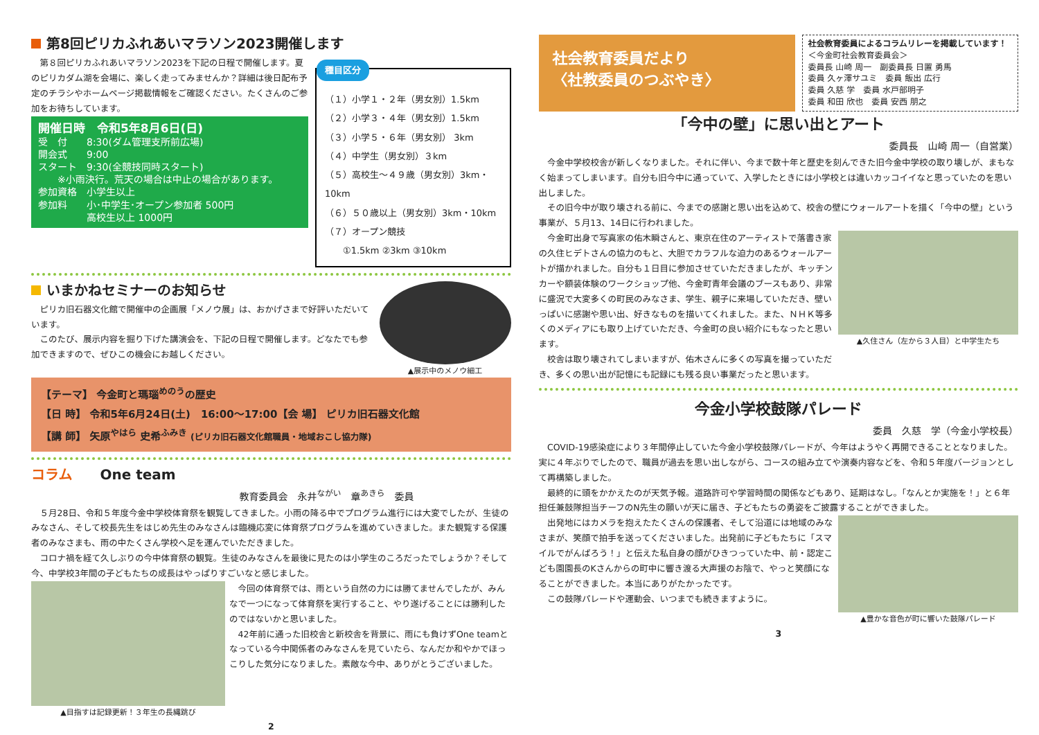第8回ピリカふれあいマラソン2023開催します
　第８回ピリカふれあいマラソン2023を下記の日程で開催します。夏のピリカダム湖を会場に、楽しく走ってみませんか？詳細は後日配布予定のチラシやホームページ掲載情報をご確認ください。たくさんのご参加をお待ちしています。
開催日時　令和5年8月6日(日)
受　付　　8:30(ダム管理支所前広場)
開会式　　9:00
スタート　9:30(全競技同時スタート)
　　※小雨決行。荒天の場合は中止の場合があります。
参加資格　小学生以上
参加料　　小･中学生･オープン参加者 500円
　　　　　高校生以上 1000円
種目区分
（１）小学１・２年（男女別）1.5km
（２）小学３・４年（男女別）1.5km
（３）小学５・６年（男女別） 3km
（４）中学生（男女別）３km
（５）高校生～４９歳（男女別）3km・10km
（６）５０歳以上（男女別）3km・10km
（７）オープン競技
　　①1.5km ②3km ③10km
いまかねセミナーのお知らせ
　ピリカ旧石器文化館で開催中の企画展「メノウ展」は、おかげさまで好評いただいています。
　このたび、展示内容を掘り下げた講演会を、下記の日程で開催します。どなたでも参加できますので、ぜひこの機会にお越しください。
▲展示中のメノウ細工
【テーマ】 今金町と瑪瑙<sup>めのう</sup>の歴史
【日 時】 令和5年6月24日(土)　16:00～17:00【会 場】 ピリカ旧石器文化館
【講 師】 矢原<sup>やはら</sup> 史希<sup>ふみき</sup> (ピリカ旧石器文化館職員・地域おこし協力隊)
コラム　　One team
教育委員会　永井<sup>ながい</sup>　章<sup>あきら</sup>　委員
　５月28日、令和５年度今金中学校体育祭を観覧してきました。小雨の降る中でプログラム進行には大変でしたが、生徒のみなさん、そして校長先生をはじめ先生のみなさんは臨機応変に体育祭プログラムを進めていきました。また観覧する保護者のみなさまも、雨の中たくさん学校へ足を運んでいただきました。
　コロナ禍を経て久しぶりの今中体育祭の観覧。生徒のみなさんを最後に見たのは小学生のころだったでしょうか？そして今、中学校3年間の子どもたちの成長はやっぱりすごいなと感じました。
▲目指すは記録更新！３年生の長縄跳び 　今回の体育祭では、雨という自然の力には勝てませんでしたが、みんなで一つになって体育祭を実行すること、やり遂げることには勝利したのではないかと思いました。
　42年前に通った旧校舎と新校舎を背景に、雨にも負けずOne teamとなっている今中関係者のみなさんを見ていたら、なんだか和やかでほっこりした気分になりました。素敵な今中、ありがとうございました。
2
社会教育委員だより
〈社教委員のつぶやき〉
社会教育委員によるコラムリレーを掲載しています！
＜今金町社会教育委員会＞
委員長 山崎 周一　副委員長 日置 勇馬
委員 久ヶ澤サユミ　委員 飯出 広行
委員 久慈 学　委員 水戸部明子
委員 和田 欣也　委員 安西 朋之
「今中の壁」に思い出とアート
委員長　山崎 周一（自営業）
　今金中学校校舎が新しくなりました。それに伴い、今まで数十年と歴史を刻んできた旧今金中学校の取り壊しが、まもなく始まってしまいます。自分も旧今中に通っていて、入学したときには小学校とは違いカッコイイなと思っていたのを思い出しました。
　その旧今中が取り壊される前に、今までの感謝と思い出を込めて、校舎の壁にウォールアートを描く「今中の壁」という事業が、５月13、14日に行われました。
　今金町出身で写真家の佑木瞬さんと、東京在住のアーティストで落書き家の久住ヒデトさんの協力のもと、大胆でカラフルな迫力のあるウォールアートが描かれました。自分も１日目に参加させていただきましたが、キッチンカーや額装体験のワークショップ他、今金町青年会議のブースもあり、非常に盛況で大変多くの町民のみなさま、学生、親子に来場していただき、壁いっぱいに感謝や思い出、好きなものを描いてくれました。また、ＮＨＫ等多くのメディアにも取り上げていただき、今金町の良い紹介にもなったと思います。
　校舎は取り壊されてしまいますが、佑木さんに多くの写真を撮っていただき、多くの思い出が記憶にも記録にも残る良い事業だったと思います。
▲久住さん（左から３人目）と中学生たち
今金小学校鼓隊パレード
委員　久慈　学（今金小学校長）
　COVID-19感染症により３年間停止していた今金小学校鼓隊パレードが、今年はようやく再開できることとなりました。実に４年ぶりでしたので、職員が過去を思い出しながら、コースの組み立てや演奏内容などを、令和５年度バージョンとして再構築しました。
　最終的に頭をかかえたのが天気予報。道路許可や学習時間の関係などもあり、延期はなし。「なんとか実施を！」と６年担任兼鼓隊担当チーフのN先生の願いが天に届き、子どもたちの勇姿をご披露することができました。
　出発地にはカメラを抱えたたくさんの保護者、そして沿道には地域のみなさまが、笑顔で拍手を送ってくださいました。出発前に子どもたちに「スマイルでがんばろう！」と伝えた私自身の顔がひきつっていた中、前・認定こども園園長のKさんからの町中に響き渡る大声援のお陰で、やっと笑顔になることができました。本当にありがたかったです。
　この鼓隊パレードや運動会、いつまでも続きますように。
▲豊かな音色が町に響いた鼓隊パレード
3